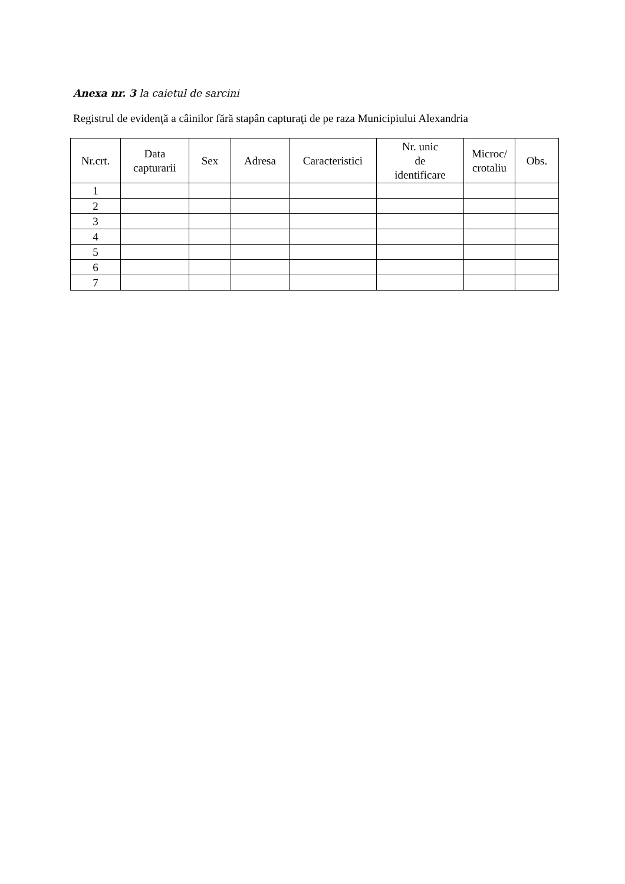Anexa nr. 3 la caietul de sarcini
Registrul de evidenţă a câinilor fără stapân capturaţi de pe raza Municipiului Alexandria
| Nr.crt. | Data capturarii | Sex | Adresa | Caracteristici | Nr. unic de identificare | Microc/ crotaliu | Obs. |
| --- | --- | --- | --- | --- | --- | --- | --- |
| 1 | | | | | | | |
| 2 | | | | | | | |
| 3 | | | | | | | |
| 4 | | | | | | | |
| 5 | | | | | | | |
| 6 | | | | | | | |
| 7 | | | | | | | |